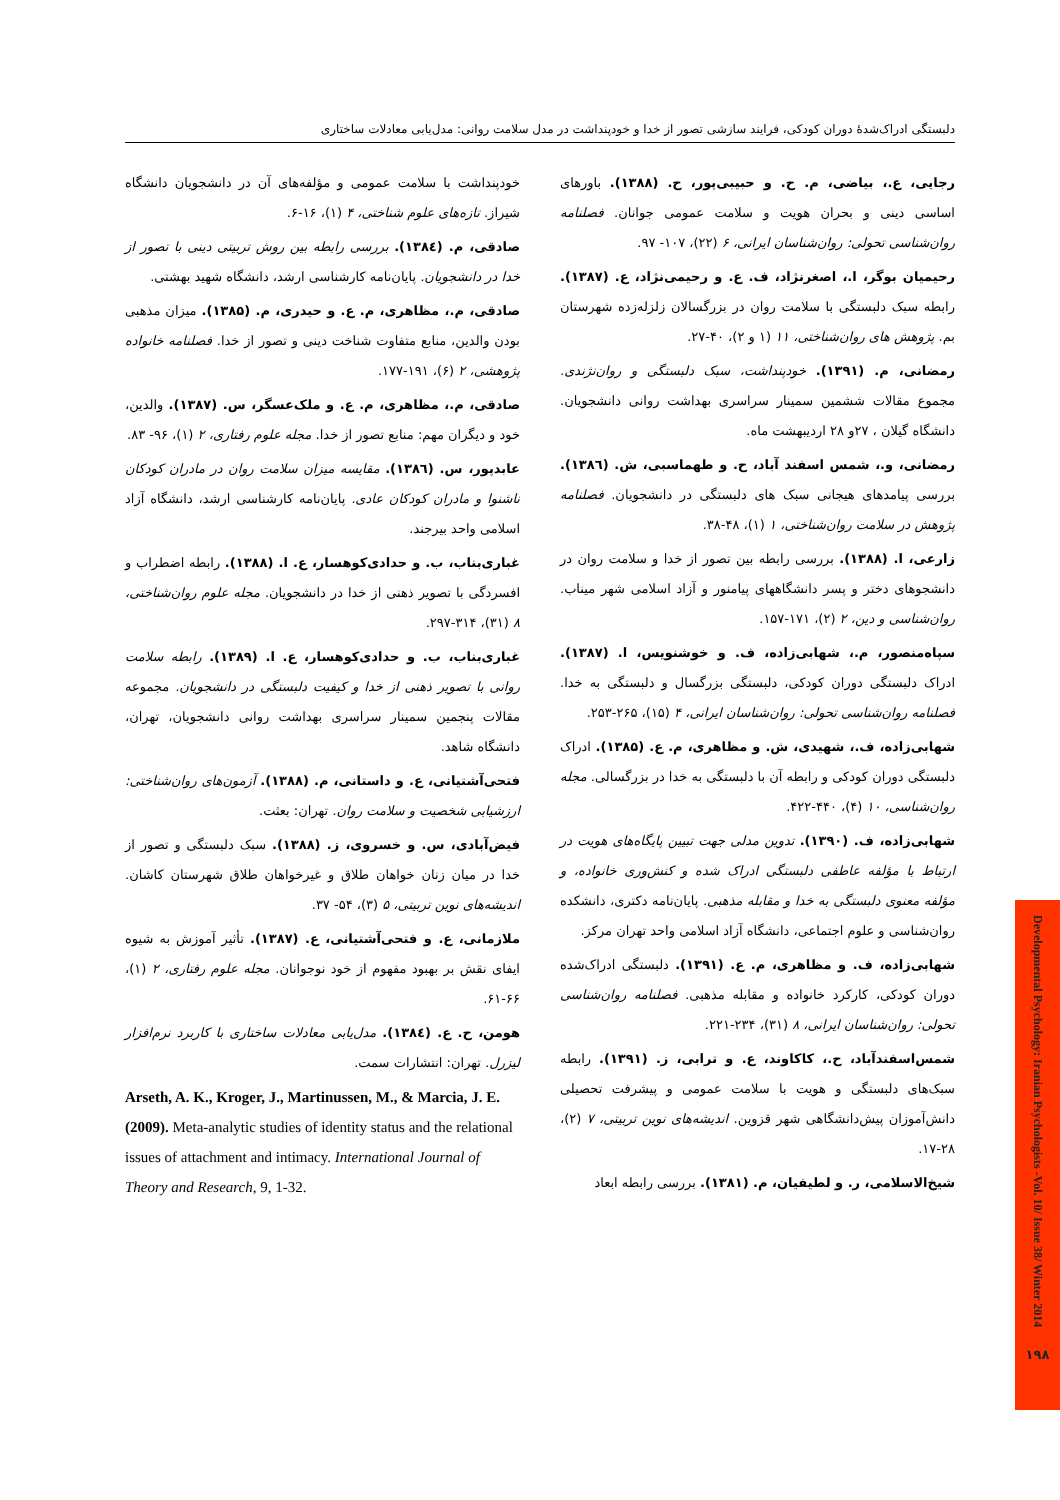دلبستگی ادراک‌شدۀ دوران کودکی، فرایند سازشی تصور از خدا و خودپنداشت در مدل سلامت روانی: مدل‌یابی معادلات ساختاری
رجایی، ع.، بیاضی، م. ح. و حبیبی‌پور، ح. (۱۳۸۸). باورهای اساسی دینی و بحران هویت و سلامت عمومی جوانان. فصلنامه روان‌شناسی تحولی: روان‌شناسان ایرانی، ۶ (۲۲)، ۱۰۷- ۹۷.
رحیمیان بوگر، ا.، اصغرنژاد، ف. ع. و رحیمی‌نژاد، ع. (۱۳۸۷). رابطه سبک دلبستگی با سلامت روان در بزرگسالان زلزله‌زده شهرستان بم. پژوهش های روان‌شناختی، ۱۱ (۱ و ۲)، ۴۰-۲۷.
رمضانی، م. (۱۳۹۱). خودپنداشت، سبک دلبستگی و روان‌نژندی. مجموع مقالات ششمین سمینار سراسری بهداشت روانی دانشجویان. دانشگاه گیلان ، ۲۷و ۲۸ اردیبهشت ماه.
رمضانی، و.، شمس اسفند آباد، ح. و طهماسبی، ش. (۱۳۸٦). بررسی پیامدهای هیجانی سبک های دلبستگی در دانشجویان. فصلنامه پژوهش در سلامت روان‌شناختی، ۱ (۱)، ۴۸-۳۸.
زارعی، ا. (۱۳۸۸). بررسی رابطه بین تصور از خدا و سلامت روان در دانشجوهای دختر و پسر دانشگاههای پیامنور و آزاد اسلامی شهر میناب. روان‌شناسی و دین، ۲ (۲)، ۱۷۱-۱۵۷.
سپاه‌منصور، م.، شهابی‌زاده، ف. و خوشنویس، ا. (۱۳۸۷). ادراک دلبستگی دوران کودکی، دلبستگی بزرگسال و دلبستگی به خدا. فصلنامه روان‌شناسی تحولی: روان‌شناسان ایرانی، ۴ (۱۵)، ۲۶۵-۲۵۳.
شهابی‌زاده، ف.، شهیدی، ش. و مظاهری، م. ع. (۱۳۸۵). ادراک دلبستگی دوران کودکی و رابطه آن با دلبستگی به خدا در بزرگسالی. مجله روان‌شناسی، ۱۰ (۴)، ۴۴۰-۴۲۲.
شهابی‌زاده، ف. (۱۳۹۰). تدوین مدلی جهت تبیین پایگاه‌های هویت در ارتباط با مؤلفه عاطفی دلبستگی ادراک شده و کنش‌وری خانواده، و مؤلفه معنوی دلبستگی به خدا و مقابله مذهبی. پایان‌نامه دکتری، دانشکده روان‌شناسی و علوم اجتماعی، دانشگاه آزاد اسلامی واحد تهران مرکز.
شهابی‌زاده، ف. و مظاهری، م. ع. (۱۳۹۱). دلبستگی ادراک‌شده دوران کودکی، کارکرد خانواده و مقابله مذهبی. فصلنامه روان‌شناسی تحولی: روان‌شناسان ایرانی، ۸ (۳۱)، ۲۳۴-۲۲۱.
شمس‌اسفندآباد، ح.، کاکاوند، ع. و ترابی، ز. (۱۳۹۱). رابطه سبک‌های دلبستگی و هویت با سلامت عمومی و پیشرفت تحصیلی دانش‌آموزان پیش‌دانشگاهی شهر قزوین. اندیشه‌های نوین تربیتی، ۷ (۲)، ۲۸-۱۷.
شیخ‌الاسلامی، ر. و لطیفیان، م. (۱۳۸۱). بررسی رابطه ابعاد
خودپنداشت با سلامت عمومی و مؤلفه‌های آن در دانشجویان دانشگاه شیراز. تازه‌های علوم شناختی، ۴ (۱)، ۱۶-۶.
صادقی، م. (۱۳۸٤). بررسی رابطه بین روش تربیتی دینی با تصور از خدا در دانشجویان. پایان‌نامه کارشناسی ارشد، دانشگاه شهید بهشتی.
صادقی، م.، مظاهری، م. ع. و حیدری، م. (۱۳۸۵). میزان مذهبی بودن والدین، منابع متفاوت شناخت دینی و تصور از خدا. فصلنامه خانواده پژوهشی، ۲ (۶)، ۱۹۱-۱۷۷.
صادقی، م.، مظاهری، م. ع. و ملک‌عسگر، س. (۱۳۸۷). والدین، خود و دیگران مهم: منابع تصور از خدا. مجله علوم رفتاری، ۲ (۱)، ۹۶- ۸۳.
عابدپور، س. (۱۳۸٦). مقایسه میزان سلامت روان در مادران کودکان ناشنوا و مادران کودکان عادی. پایان‌نامه کارشناسی ارشد، دانشگاه آزاد اسلامی واحد بیرجند.
غباری‌بناب، ب. و حدادی‌کوهسار، ع. ا. (۱۳۸۸). رابطه اضطراب و افسردگی با تصویر ذهنی از خدا در دانشجویان. مجله علوم روان‌شناختی، ۸ (۳۱)، ۳۱۴-۲۹۷.
غباری‌بناب، ب. و حدادی‌کوهسار، ع. ا. (۱۳۸۹). رابطه سلامت روانی با تصویر ذهنی از خدا و کیفیت دلبستگی در دانشجویان. مجموعه مقالات پنجمین سمینار سراسری بهداشت روانی دانشجویان، تهران، دانشگاه شاهد.
فتحی‌آشتیانی، ع. و داستانی، م. (۱۳۸۸). آزمون‌های روان‌شناختی: ارزشیابی شخصیت و سلامت روان. تهران: بعثت.
فیض‌آبادی، س. و خسروی، ز. (۱۳۸۸). سبک دلبستگی و تصور از خدا در میان زنان خواهان طلاق و غیرخواهان طلاق شهرستان کاشان. اندیشه‌های نوین تربیتی، ۵ (۳)، ۵۴- ۳۷.
ملازمانی، ع. و فتحی‌آشتیانی، ع. (۱۳۸۷). تأثیر آموزش به شیوه ایفای نقش بر بهبود مفهوم از خود نوجوانان. مجله علوم رفتاری، ۲ (۱)، ۶۶-۶۱.
هومن، ح. ع. (۱۳۸٤). مدل‌یابی معادلات ساختاری با کاربرد نرم‌افزار لیزرل. تهران: انتشارات سمت.
Arseth, A. K., Kroger, J., Martinussen, M., & Marcia, J. E. (2009). Meta-analytic studies of identity status and the relational issues of attachment and intimacy. International Journal of Theory and Research, 9, 1-32.
Developmental Psychology: Iranian Psychologists -Vol. 10/ Issue 38/ Winter 2014
۱۹۸